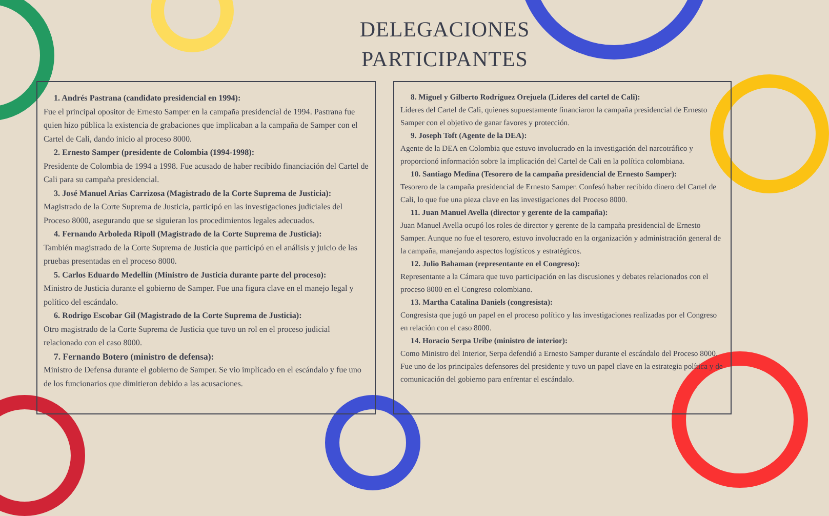DELEGACIONES
PARTICIPANTES
1. Andrés Pastrana (candidato presidencial en 1994):
Fue el principal opositor de Ernesto Samper en la campaña presidencial de 1994. Pastrana fue quien hizo pública la existencia de grabaciones que implicaban a la campaña de Samper con el Cartel de Cali, dando inicio al proceso 8000.
2. Ernesto Samper (presidente de Colombia (1994-1998):
Presidente de Colombia de 1994 a 1998. Fue acusado de haber recibido financiación del Cartel de Cali para su campaña presidencial.
3. José Manuel Arias Carrizosa (Magistrado de la Corte Suprema de Justicia):
Magistrado de la Corte Suprema de Justicia, participó en las investigaciones judiciales del Proceso 8000, asegurando que se siguieran los procedimientos legales adecuados.
4. Fernando Arboleda Ripoll (Magistrado de la Corte Suprema de Justicia):
También magistrado de la Corte Suprema de Justicia que participó en el análisis y juicio de las pruebas presentadas en el proceso 8000.
5. Carlos Eduardo Medellín (Ministro de Justicia durante parte del proceso):
Ministro de Justicia durante el gobierno de Samper. Fue una figura clave en el manejo legal y político del escándalo.
6. Rodrigo Escobar Gil (Magistrado de la Corte Suprema de Justicia):
Otro magistrado de la Corte Suprema de Justicia que tuvo un rol en el proceso judicial relacionado con el caso 8000.
7. Fernando Botero (ministro de defensa):
Ministro de Defensa durante el gobierno de Samper. Se vio implicado en el escándalo y fue uno de los funcionarios que dimitieron debido a las acusaciones.
8. Miguel y Gilberto Rodríguez Orejuela (Líderes del cartel de Cali):
Líderes del Cartel de Cali, quienes supuestamente financiaron la campaña presidencial de Ernesto Samper con el objetivo de ganar favores y protección.
9. Joseph Toft (Agente de la DEA):
Agente de la DEA en Colombia que estuvo involucrado en la investigación del narcotráfico y proporcionó información sobre la implicación del Cartel de Cali en la política colombiana.
10. Santiago Medina (Tesorero de la campaña presidencial de Ernesto Samper):
Tesorero de la campaña presidencial de Ernesto Samper. Confesó haber recibido dinero del Cartel de Cali, lo que fue una pieza clave en las investigaciones del Proceso 8000.
11. Juan Manuel Avella (director y gerente de la campaña):
Juan Manuel Avella ocupó los roles de director y gerente de la campaña presidencial de Ernesto Samper. Aunque no fue el tesorero, estuvo involucrado en la organización y administración general de la campaña, manejando aspectos logísticos y estratégicos.
12. Julio Bahaman (representante en el Congreso):
Representante a la Cámara que tuvo participación en las discusiones y debates relacionados con el proceso 8000 en el Congreso colombiano.
13. Martha Catalina Daniels (congresista):
Congresista que jugó un papel en el proceso político y las investigaciones realizadas por el Congreso en relación con el caso 8000.
14. Horacio Serpa Uribe (ministro de interior):
Como Ministro del Interior, Serpa defendió a Ernesto Samper durante el escándalo del Proceso 8000. Fue uno de los principales defensores del presidente y tuvo un papel clave en la estrategia política y de comunicación del gobierno para enfrentar el escándalo.